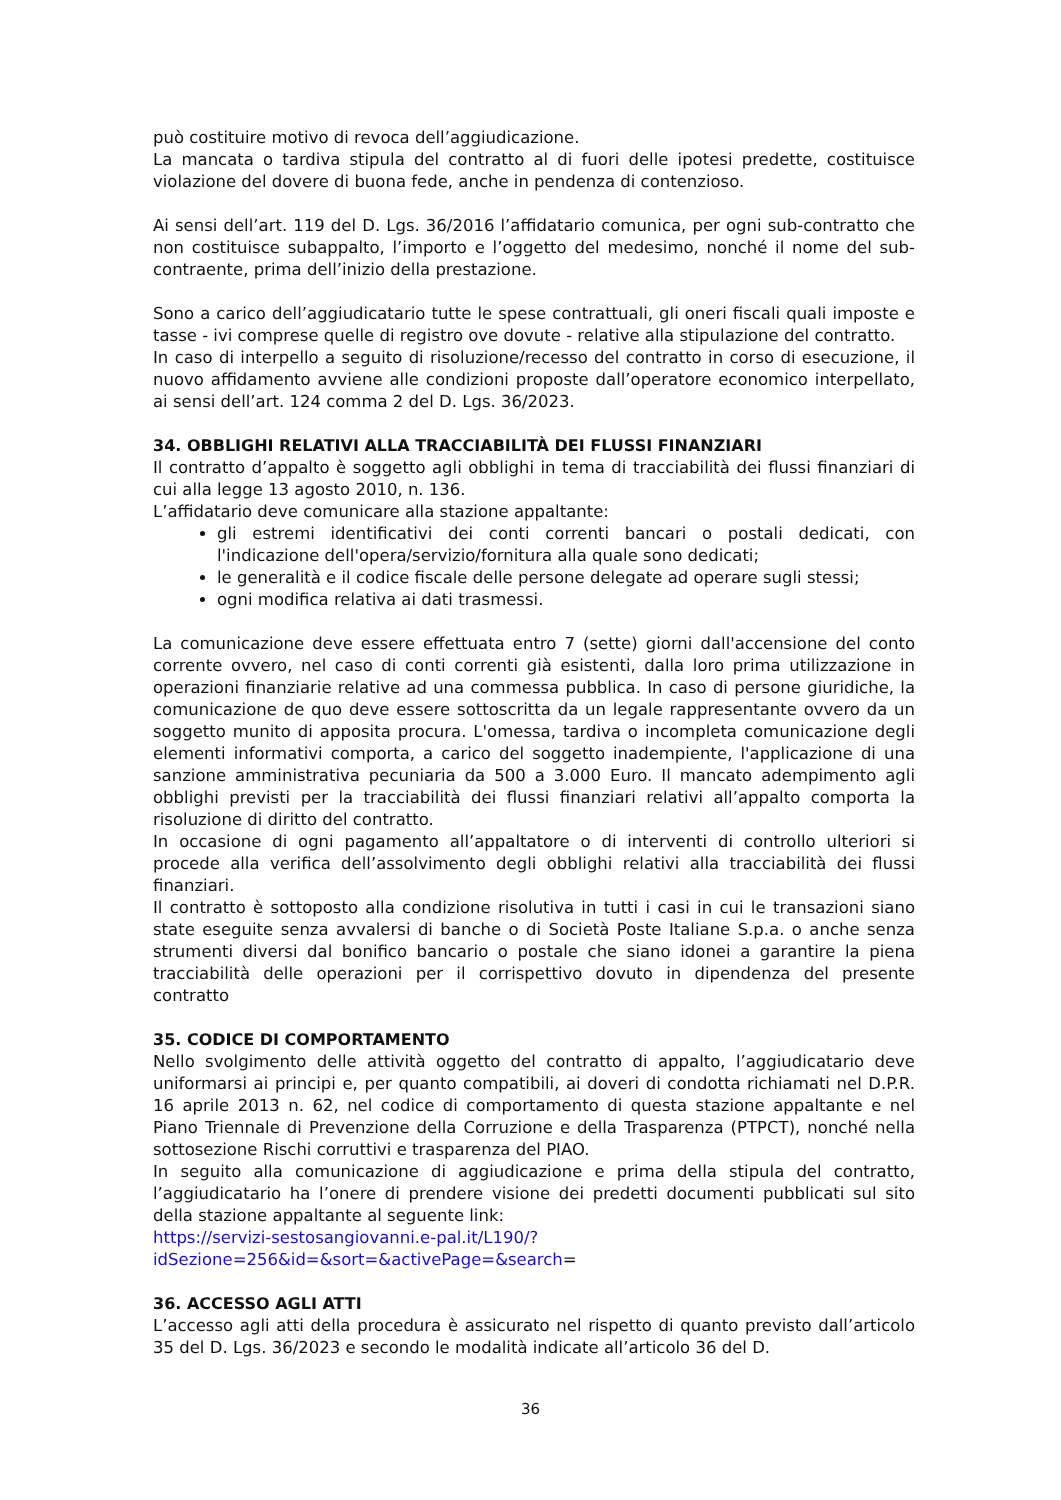può costituire motivo di revoca dell’aggiudicazione.
La mancata o tardiva stipula del contratto al di fuori delle ipotesi predette, costituisce violazione del dovere di buona fede, anche in pendenza di contenzioso.
Ai sensi dell’art. 119 del D. Lgs. 36/2016 l’affidatario comunica, per ogni sub-contratto che non costituisce subappalto, l’importo e l’oggetto del medesimo, nonché il nome del sub-contraente, prima dell’inizio della prestazione.
Sono a carico dell’aggiudicatario tutte le spese contrattuali, gli oneri fiscali quali imposte e tasse - ivi comprese quelle di registro ove dovute - relative alla stipulazione del contratto.
In caso di interpello a seguito di risoluzione/recesso del contratto in corso di esecuzione, il nuovo affidamento avviene alle condizioni proposte dall’operatore economico interpellato, ai sensi dell’art. 124 comma 2 del D. Lgs. 36/2023.
34. OBBLIGHI RELATIVI ALLA TRACCIABILITÀ DEI FLUSSI FINANZIARI
Il contratto d’appalto è soggetto agli obblighi in tema di tracciabilità dei flussi finanziari di cui alla legge 13 agosto 2010, n. 136.
L’affidatario deve comunicare alla stazione appaltante:
gli estremi identificativi dei conti correnti bancari o postali dedicati, con l'indicazione dell'opera/servizio/fornitura alla quale sono dedicati;
le generalità e il codice fiscale delle persone delegate ad operare sugli stessi;
ogni modifica relativa ai dati trasmessi.
La comunicazione deve essere effettuata entro 7 (sette) giorni dall'accensione del conto corrente ovvero, nel caso di conti correnti già esistenti, dalla loro prima utilizzazione in operazioni finanziarie relative ad una commessa pubblica. In caso di persone giuridiche, la comunicazione de quo deve essere sottoscritta da un legale rappresentante ovvero da un soggetto munito di apposita procura. L'omessa, tardiva o incompleta comunicazione degli elementi informativi comporta, a carico del soggetto inadempiente, l'applicazione di una sanzione amministrativa pecuniaria da 500 a 3.000 Euro. Il mancato adempimento agli obblighi previsti per la tracciabilità dei flussi finanziari relativi all’appalto comporta la risoluzione di diritto del contratto.
In occasione di ogni pagamento all’appaltatore o di interventi di controllo ulteriori si procede alla verifica dell’assolvimento degli obblighi relativi alla tracciabilità dei flussi finanziari.
Il contratto è sottoposto alla condizione risolutiva in tutti i casi in cui le transazioni siano state eseguite senza avvalersi di banche o di Società Poste Italiane S.p.a. o anche senza strumenti diversi dal bonifico bancario o postale che siano idonei a garantire la piena tracciabilità delle operazioni per il corrispettivo dovuto in dipendenza del presente contratto
35. CODICE DI COMPORTAMENTO
Nello svolgimento delle attività oggetto del contratto di appalto, l’aggiudicatario deve uniformarsi ai principi e, per quanto compatibili, ai doveri di condotta richiamati nel D.P.R. 16 aprile 2013 n. 62, nel codice di comportamento di questa stazione appaltante e nel Piano Triennale di Prevenzione della Corruzione e della Trasparenza (PTPCT), nonché nella sottosezione Rischi corruttivi e trasparenza del PIAO.
In seguito alla comunicazione di aggiudicazione e prima della stipula del contratto, l’aggiudicatario ha l’onere di prendere visione dei predetti documenti pubblicati sul sito della stazione appaltante al seguente link:
https://servizi-sestosangiovanni.e-pal.it/L190/?
idSezione=256&id=&sort=&activePage=&search=
36. ACCESSO AGLI ATTI
L’accesso agli atti della procedura è assicurato nel rispetto di quanto previsto dall’articolo 35 del D. Lgs. 36/2023 e secondo le modalità indicate all’articolo 36 del D.
36